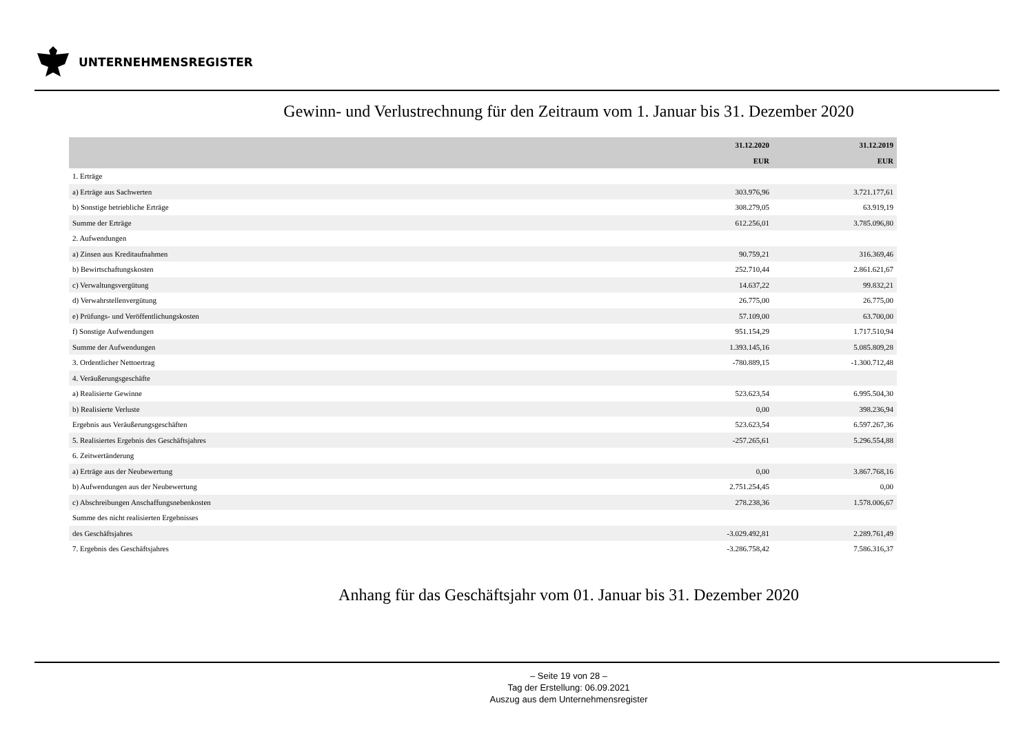UNTERNEHMENSREGISTER
Gewinn- und Verlustrechnung für den Zeitraum vom 1. Januar bis 31. Dezember 2020
| | 31.12.2020 | 31.12.2019 |
| --- | --- | --- |
| | EUR | EUR |
| 1. Erträge | | |
| a) Erträge aus Sachwerten | 303.976,96 | 3.721.177,61 |
| b) Sonstige betriebliche Erträge | 308.279,05 | 63.919,19 |
| Summe der Erträge | 612.256,01 | 3.785.096,80 |
| 2. Aufwendungen | | |
| a) Zinsen aus Kreditaufnahmen | 90.759,21 | 316.369,46 |
| b) Bewirtschaftungskosten | 252.710,44 | 2.861.621,67 |
| c) Verwaltungsvergütung | 14.637,22 | 99.832,21 |
| d) Verwahrstellenvergütung | 26.775,00 | 26.775,00 |
| e) Prüfungs- und Veröffentlichungskosten | 57.109,00 | 63.700,00 |
| f) Sonstige Aufwendungen | 951.154,29 | 1.717.510,94 |
| Summe der Aufwendungen | 1.393.145,16 | 5.085.809,28 |
| 3. Ordentlicher Nettoertrag | -780.889,15 | -1.300.712,48 |
| 4. Veräußerungsgeschäfte | | |
| a) Realisierte Gewinne | 523.623,54 | 6.995.504,30 |
| b) Realisierte Verluste | 0,00 | 398.236,94 |
| Ergebnis aus Veräußerungsgeschäften | 523.623,54 | 6.597.267,36 |
| 5. Realisiertes Ergebnis des Geschäftsjahres | -257.265,61 | 5.296.554,88 |
| 6. Zeitwertänderung | | |
| a) Erträge aus der Neubewertung | 0,00 | 3.867.768,16 |
| b) Aufwendungen aus der Neubewertung | 2.751.254,45 | 0,00 |
| c) Abschreibungen Anschaffungsnebenkosten | 278.238,36 | 1.578.006,67 |
| Summe des nicht realisierten Ergebnisses | | |
| des Geschäftsjahres | -3.029.492,81 | 2.289.761,49 |
| 7. Ergebnis des Geschäftsjahres | -3.286.758,42 | 7.586.316,37 |
Anhang für das Geschäftsjahr vom 01. Januar bis 31. Dezember 2020
– Seite 19 von 28 –
Tag der Erstellung: 06.09.2021
Auszug aus dem Unternehmensregister